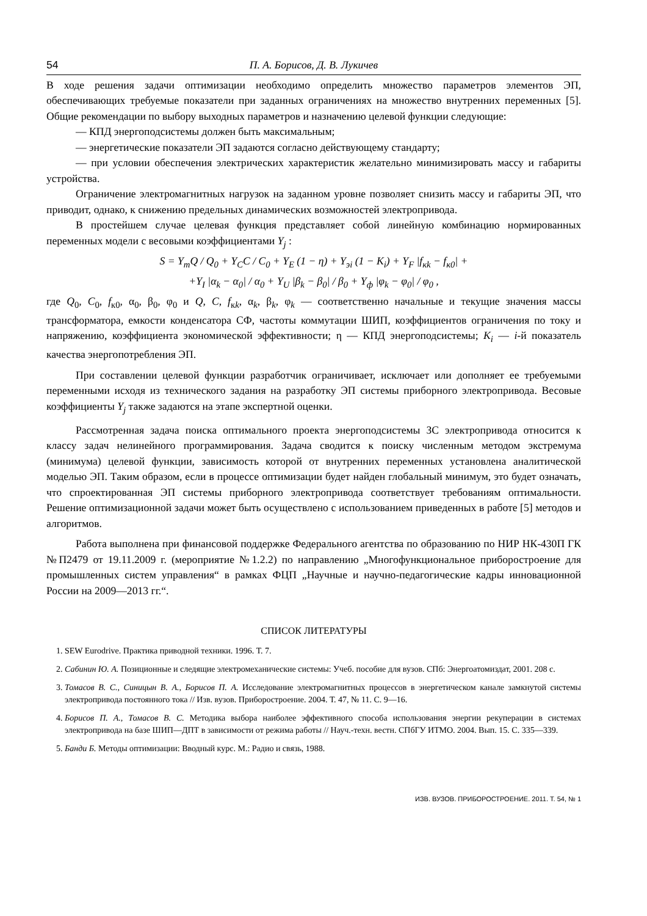54 П. А. Борисов, Д. В. Лукичев
В ходе решения задачи оптимизации необходимо определить множество параметров элементов ЭП, обеспечивающих требуемые показатели при заданных ограничениях на множество внутренних переменных [5]. Общие рекомендации по выбору выходных параметров и назначению целевой функции следующие:
— КПД энергоподсистемы должен быть максимальным;
— энергетические показатели ЭП задаются согласно действующему стандарту;
— при условии обеспечения электрических характеристик желательно минимизировать массу и габариты устройства.
Ограничение электромагнитных нагрузок на заданном уровне позволяет снизить массу и габариты ЭП, что приводит, однако, к снижению предельных динамических возможностей электропривода.
В простейшем случае целевая функция представляет собой линейную комбинацию нормированных переменных модели с весовыми коэффициентами Y<sub>j</sub> :
S = Y<sub>т</sub>Q / Q<sub>0</sub> + Y<sub>C</sub>C / C<sub>0</sub> + Y<sub>E</sub> (1 − η) + Y<sub>эi</sub> (1 − K<sub>i</sub>) + Y<sub>F</sub> |f<sub>кk</sub> − f<sub>к0</sub>| +
+Y<sub>I</sub> |α<sub>k</sub> − α<sub>0</sub>| / α<sub>0</sub> + Y<sub>U</sub> |β<sub>k</sub> − β<sub>0</sub>| / β<sub>0</sub> + Y<sub>ф</sub> |φ<sub>k</sub> − φ<sub>0</sub>| / φ<sub>0</sub> ,
где Q<sub>0</sub>, C<sub>0</sub>, f<sub>к0</sub>, α<sub>0</sub>, β<sub>0</sub>, φ<sub>0</sub> и Q, C, f<sub>кk</sub>, α<sub>k</sub>, β<sub>k</sub>, φ<sub>k</sub> — соответственно начальные и текущие значения массы трансформатора, емкости конденсатора СФ, частоты коммутации ШИП, коэффициентов ограничения по току и напряжению, коэффициента экономической эффективности; η — КПД энергоподсистемы; K<sub>i</sub> — i-й показатель качества энергопотребления ЭП.
При составлении целевой функции разработчик ограничивает, исключает или дополняет ее требуемыми переменными исходя из технического задания на разработку ЭП системы приборного электропривода. Весовые коэффициенты Y<sub>j</sub> также задаются на этапе экспертной оценки.
Рассмотренная задача поиска оптимального проекта энергоподсистемы ЗС электропривода относится к классу задач нелинейного программирования. Задача сводится к поиску численным методом экстремума (минимума) целевой функции, зависимость которой от внутренних переменных установлена аналитической моделью ЭП. Таким образом, если в процессе оптимизации будет найден глобальный минимум, это будет означать, что спроектированная ЭП системы приборного электропривода соответствует требованиям оптимальности. Решение оптимизационной задачи может быть осуществлено с использованием приведенных в работе [5] методов и алгоритмов.
Работа выполнена при финансовой поддержке Федерального агентства по образованию по НИР НК-430П ГК №П2479 от 19.11.2009 г. (мероприятие №1.2.2) по направлению „Многофункциональное приборостроение для промышленных систем управления“ в рамках ФЦП „Научные и научно-педагогические кадры инновационной России на 2009—2013 гг.“.
СПИСОК ЛИТЕРАТУРЫ
1. SEW Eurodrive. Практика приводной техники. 1996. Т. 7.
2. Сабинин Ю. А. Позиционные и следящие электромеханические системы: Учеб. пособие для вузов. СПб: Энергоатомиздат, 2001. 208 с.
3. Томасов В. С., Синицын В. А., Борисов П. А. Исследование электромагнитных процессов в энергетическом канале замкнутой системы электропривода постоянного тока // Изв. вузов. Приборостроение. 2004. Т. 47, № 11. С. 9—16.
4. Борисов П. А., Томасов В. С. Методика выбора наиболее эффективного способа использования энергии рекуперации в системах электропривода на базе ШИП—ДПТ в зависимости от режима работы // Науч.-техн. вестн. СПбГУ ИТМО. 2004. Вып. 15. С. 335—339.
5. Банди Б. Методы оптимизации: Вводный курс. М.: Радио и связь, 1988.
ИЗВ. ВУЗОВ. ПРИБОРОСТРОЕНИЕ. 2011. Т. 54, № 1